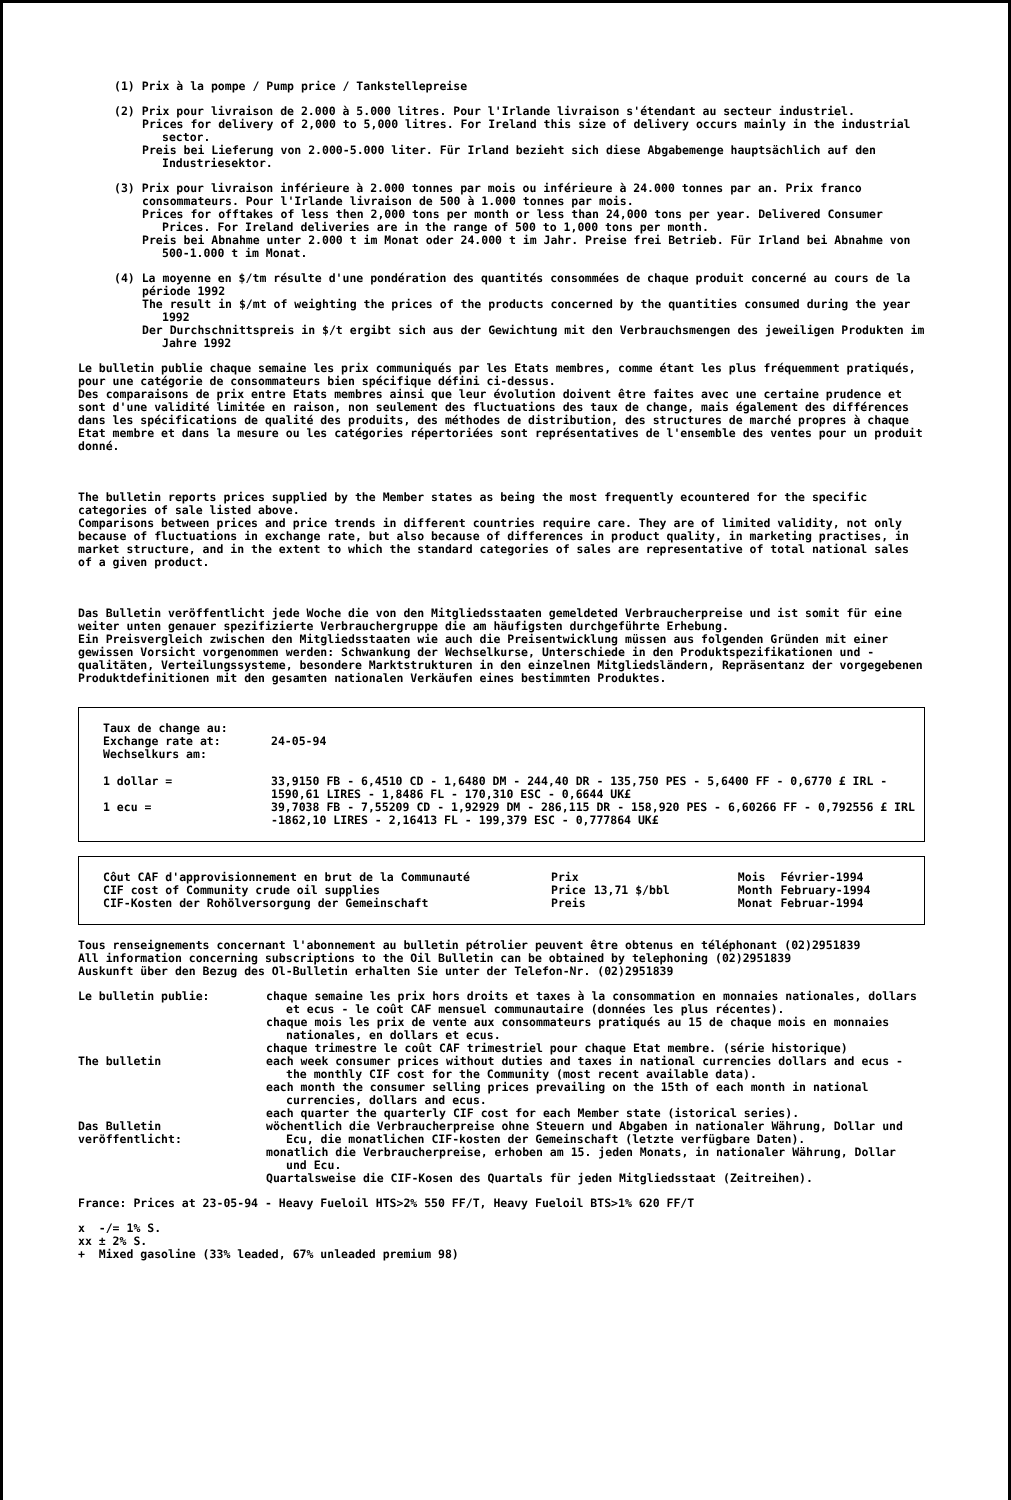(1) Prix à la pompe / Pump price / Tankstellepreise
(2) Prix pour livraison de 2.000 à 5.000 litres. Pour l'Irlande livraison s'étendant au secteur industriel.
Prices for delivery of 2,000 to 5,000 litres. For Ireland this size of delivery occurs mainly in the industrial sector.
Preis bei Lieferung von 2.000-5.000 liter. Für Irland bezieht sich diese Abgabemenge hauptsächlich auf den Industriesektor.
(3) Prix pour livraison inférieure à 2.000 tonnes par mois ou inférieure à 24.000 tonnes par an. Prix franco consommateurs. Pour l'Irlande livraison de 500 à 1.000 tonnes par mois.
Prices for offtakes of less then 2,000 tons per month or less than 24,000 tons per year. Delivered Consumer Prices. For Ireland deliveries are in the range of 500 to 1,000 tons per month.
Preis bei Abnahme unter 2.000 t im Monat oder 24.000 t im Jahr. Preise frei Betrieb. Für Irland bei Abnahme von 500-1.000 t im Monat.
(4) La moyenne en $/tm résulte d'une pondération des quantités consommées de chaque produit concerné au cours de la période 1992
The result in $/mt of weighting the prices of the products concerned by the quantities consumed during the year 1992
Der Durchschnittspreis in $/t ergibt sich aus der Gewichtung mit den Verbrauchsmengen des jeweiligen Produkten im Jahre 1992
Le bulletin publie chaque semaine les prix communiqués par les Etats membres, comme étant les plus fréquemment pratiqués, pour une catégorie de consommateurs bien spécifique défini ci-dessus.
Des comparaisons de prix entre Etats membres ainsi que leur évolution doivent être faites avec une certaine prudence et sont d'une validité limitée en raison, non seulement des fluctuations des taux de change, mais également des différences dans les spécifications de qualité des produits, des méthodes de distribution, des structures de marché propres à chaque Etat membre et dans la mesure ou les catégories répertoriées sont représentatives de l'ensemble des ventes pour un produit donné.
The bulletin reports prices supplied by the Member states as being the most frequently ecountered for the specific categories of sale listed above.
Comparisons between prices and price trends in different countries require care. They are of limited validity, not only because of fluctuations in exchange rate, but also because of differences in product quality, in marketing practises, in market structure, and in the extent to which the standard categories of sales are representative of total national sales of a given product.
Das Bulletin veröffentlicht jede Woche die von den Mitgliedsstaaten gemeldeted Verbraucherpreise und ist somit für eine weiter unten genauer spezifizierte Verbrauchergruppe die am häufigsten durchgeführte Erhebung.
Ein Preisvergleich zwischen den Mitgliedsstaaten wie auch die Preisentwicklung müssen aus folgenden Gründen mit einer gewissen Vorsicht vorgenommen werden: Schwankung der Wechselkurse, Unterschiede in den Produktspezifikationen und -qualitäten, Verteilungssysteme, besondere Marktstrukturen in den einzelnen Mitgliedsländern, Repräsentanz der vorgegebenen Produktdefinitionen mit den gesamten nationalen Verkäufen eines bestimmten Produktes.
| Taux de change au: Exchange rate at: Wechselkurs am: | 24-05-94 |
| 1 dollar = | 33,9150 FB - 6,4510 CD - 1,6480 DM - 244,40 DR - 135,750 PES - 5,6400 FF - 0,6770 £ IRL - 1590,61 LIRES - 1,8486 FL - 170,310 ESC - 0,6644 UK£ |
| 1 ecu = | 39,7038 FB - 7,55209 CD - 1,92929 DM - 286,115 DR - 158,920 PES - 6,60266 FF - 0,792556 £ IRL -1862,10 LIRES - 2,16413 FL - 199,379 ESC - 0,777864 UK£ |
| Côut CAF d'approvisionnement en brut de la Communauté | Prix | | Mois | Février-1994 |
| CIF cost of Community crude oil supplies | Price | 13,71 $/bbl | Month | February-1994 |
| CIF-Kosten der Rohölversorgung der Gemeinschaft | Preis | | Monat | Februar-1994 |
Tous renseignements concernant l'abonnement au bulletin pétrolier peuvent être obtenus en téléphonant (02)2951839
All information concerning subscriptions to the Oil Bulletin can be obtained by telephoning (02)2951839
Auskunft über den Bezug des Ol-Bulletin erhalten Sie unter der Telefon-Nr. (02)2951839
| Le bulletin publie: | chaque semaine les prix hors droits et taxes à la consommation en monnaies nationales, dollars et ecus - le coût CAF mensuel communautaire (données les plus récentes). chaque mois les prix de vente aux consommateurs pratiqués au 15 de chaque mois en monnaies nationales, en dollars et ecus. chaque trimestre le coût CAF trimestriel pour chaque Etat membre. (série historique) |
| The bulletin | each week consumer prices without duties and taxes in national currencies dollars and ecus - the monthly CIF cost for the Community (most recent available data). each month the consumer selling prices prevailing on the 15th of each month in national currencies, dollars and ecus. each quarter the quarterly CIF cost for each Member state (istorical series). |
| Das Bulletin veröffentlicht: | wöchentlich die Verbraucherpreise ohne Steuern und Abgaben in nationaler Währung, Dollar und Ecu, die monatlichen CIF-kosten der Gemeinschaft (letzte verfügbare Daten). monatlich die Verbraucherpreise, erhoben am 15. jeden Monats, in nationaler Währung, Dollar und Ecu. Quartalsweise die CIF-Kosen des Quartals für jeden Mitgliedsstaat (Zeitreihen). |
France: Prices at 23-05-94 - Heavy Fueloil HTS>2% 550 FF/T, Heavy Fueloil BTS>1% 620 FF/T
x -/= 1% S.
xx ± 2% S.
+ Mixed gasoline (33% leaded, 67% unleaded premium 98)